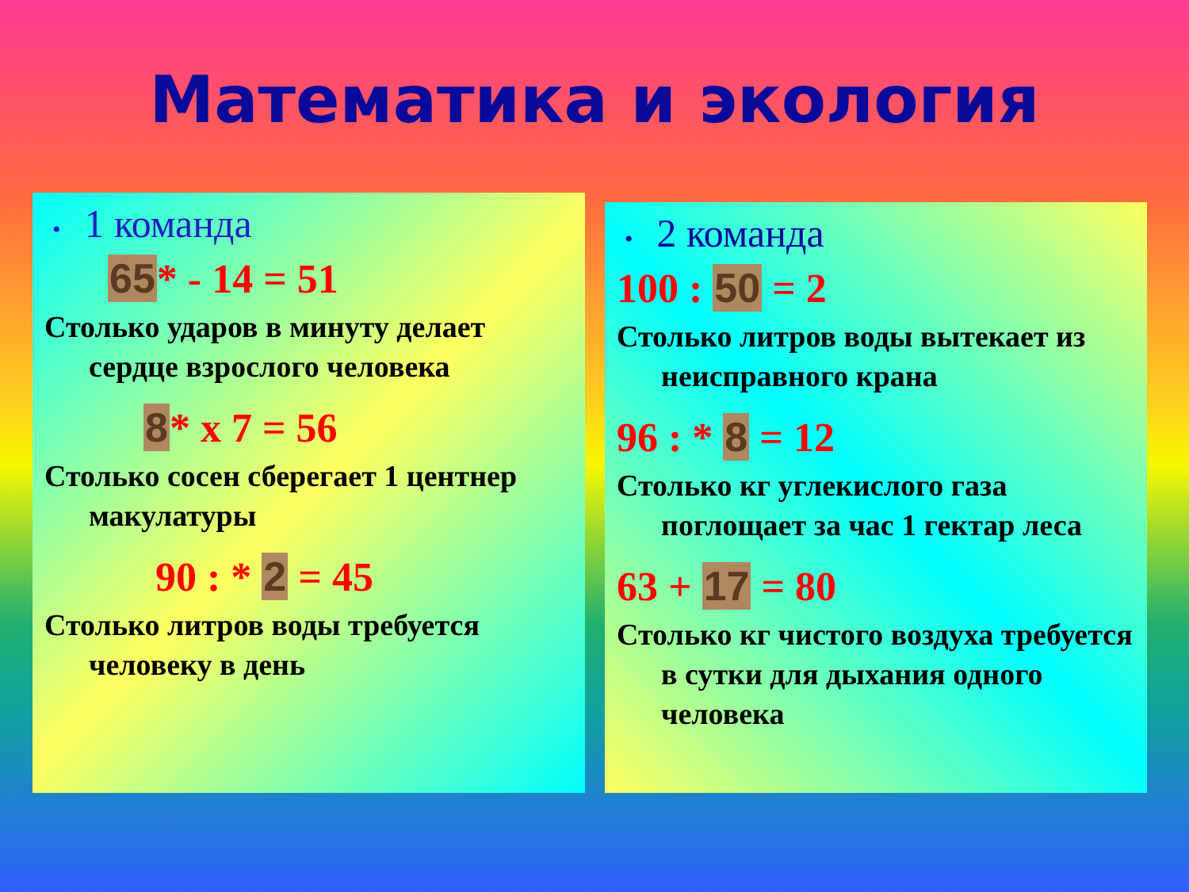Математика и экология
• 1 команда
65* - 14 = 51
Столько ударов в минуту делает сердце взрослого человека
8* х 7 = 56
Столько сосен сберегает 1 центнер макулатуры
90 : * 2 = 45
Столько литров воды требуется человеку в день
• 2 команда
100 : 50 = 2
Столько литров воды вытекает из неисправного крана
96 : * 8 = 12
Столько кг углекислого газа поглощает за час 1 гектар леса
63 + 17 = 80
Столько кг чистого воздуха требуется в сутки для дыхания одного человека